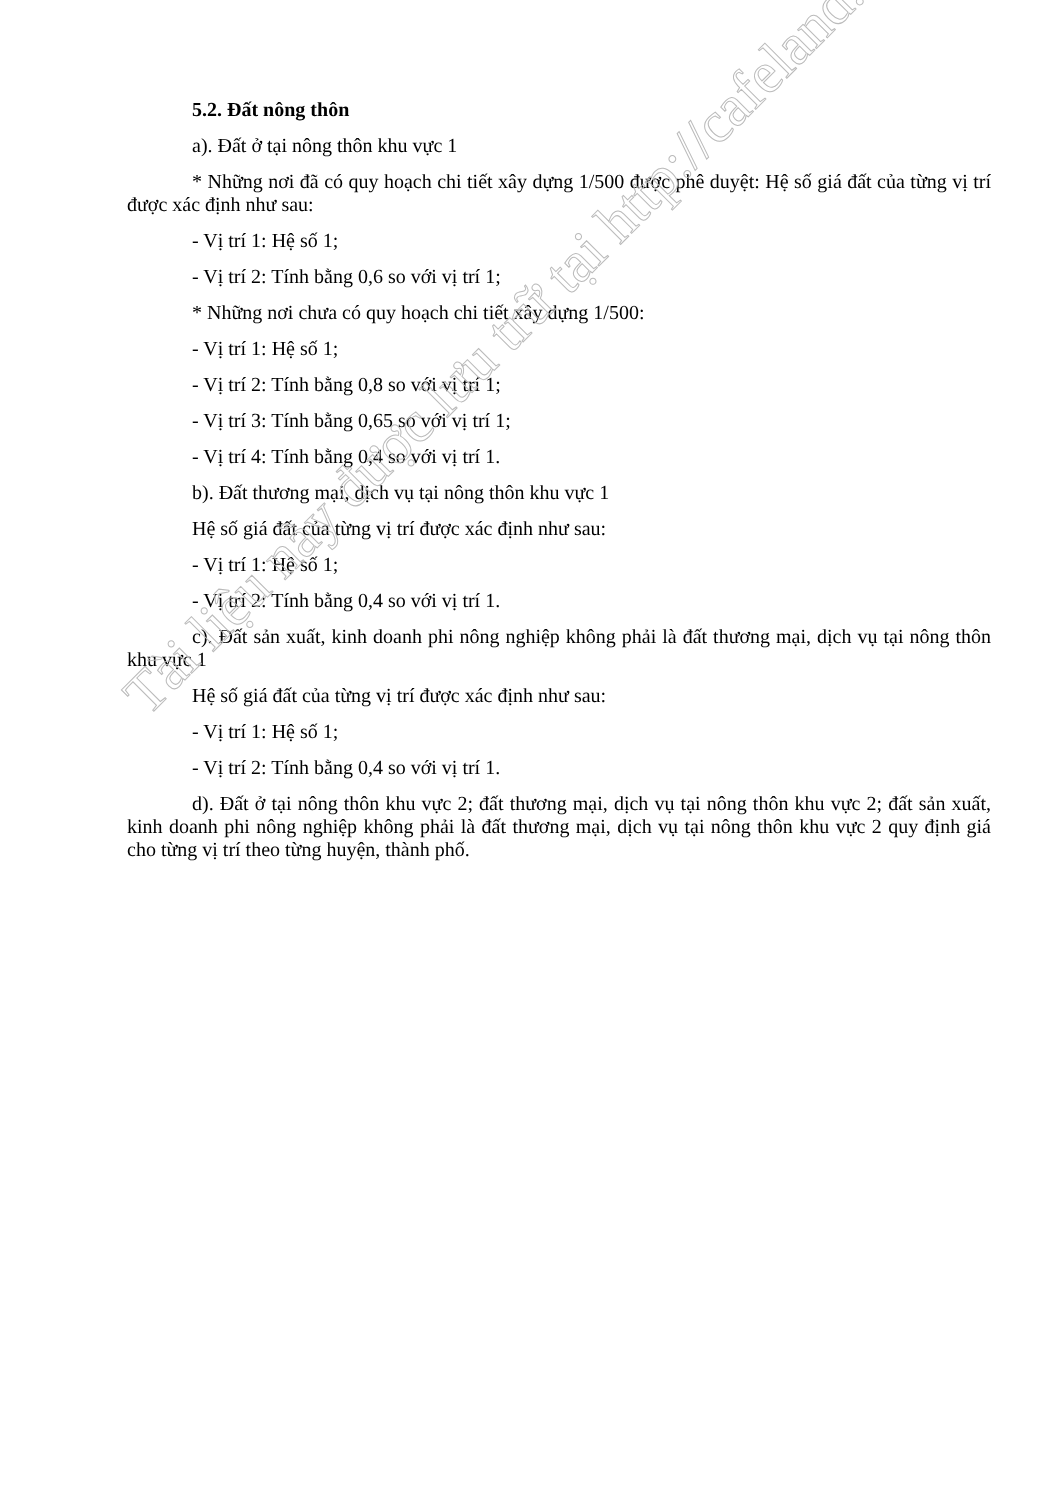5.2. Đất nông thôn
a). Đất ở tại nông thôn khu vực 1
* Những nơi đã có quy hoạch chi tiết xây dựng 1/500 được phê duyệt: Hệ số giá đất của từng vị trí được xác định như sau:
- Vị trí 1: Hệ số 1;
- Vị trí 2: Tính bằng 0,6 so với vị trí 1;
* Những nơi chưa có quy hoạch chi tiết xây dựng 1/500:
- Vị trí 1: Hệ số 1;
- Vị trí 2: Tính bằng 0,8 so với vị trí 1;
- Vị trí 3: Tính bằng 0,65 so với vị trí 1;
- Vị trí 4: Tính bằng 0,4 so với vị trí 1.
b). Đất thương mại, dịch vụ tại nông thôn khu vực 1
Hệ số giá đất của từng vị trí được xác định như sau:
- Vị trí 1: Hệ số 1;
- Vị trí 2: Tính bằng 0,4 so với vị trí 1.
c). Đất sản xuất, kinh doanh phi nông nghiệp không phải là đất thương mại, dịch vụ tại nông thôn khu vực 1
Hệ số giá đất của từng vị trí được xác định như sau:
- Vị trí 1: Hệ số 1;
- Vị trí 2: Tính bằng 0,4 so với vị trí 1.
d). Đất ở tại nông thôn khu vực 2; đất thương mại, dịch vụ tại nông thôn khu vực 2; đất sản xuất, kinh doanh phi nông nghiệp không phải là đất thương mại, dịch vụ tại nông thôn khu vực 2 quy định giá cho từng vị trí theo từng huyện, thành phố.
Tài liệu này được lưu trữ tại http://cafeland.vn